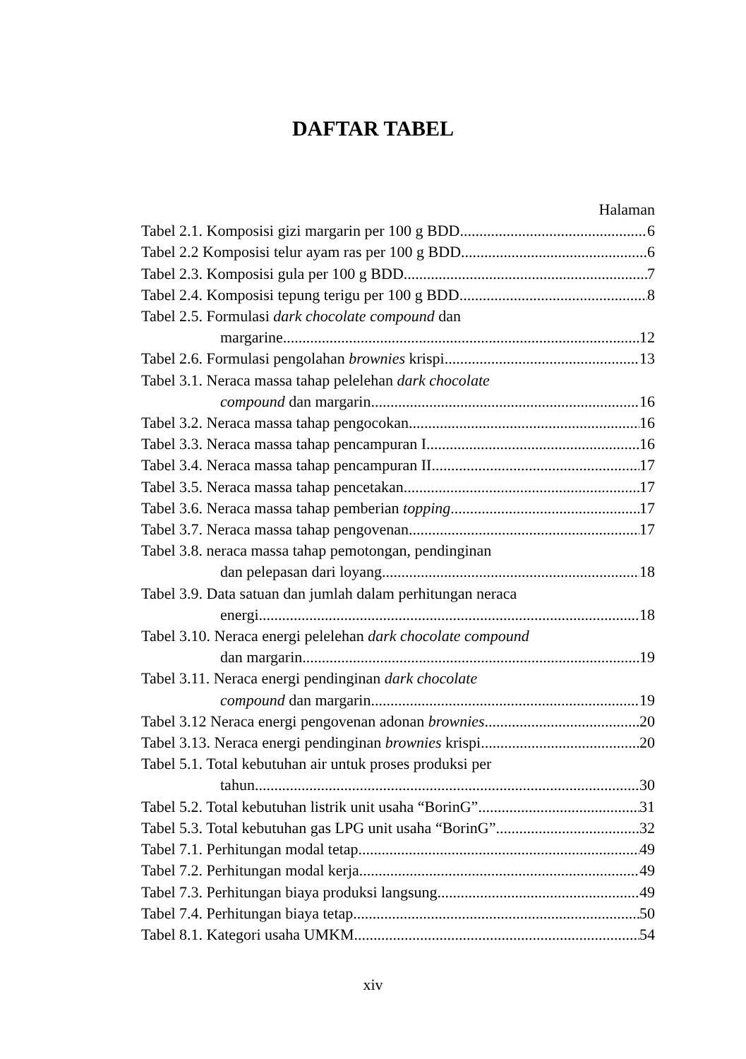DAFTAR TABEL
Halaman
Tabel 2.1. Komposisi gizi margarin per 100 g BDD 6
Tabel 2.2 Komposisi telur ayam ras per 100 g BDD 6
Tabel 2.3. Komposisi gula per 100 g BDD 7
Tabel 2.4. Komposisi tepung terigu per 100 g BDD 8
Tabel 2.5. Formulasi dark chocolate compound dan
margarine 12
Tabel 2.6. Formulasi pengolahan brownies krispi 13
Tabel 3.1. Neraca massa tahap pelelehan dark chocolate
compound dan margarin 16
Tabel 3.2. Neraca massa tahap pengocokan 16
Tabel 3.3. Neraca massa tahap pencampuran I 16
Tabel 3.4. Neraca massa tahap pencampuran II 17
Tabel 3.5. Neraca massa tahap pencetakan 17
Tabel 3.6. Neraca massa tahap pemberian topping 17
Tabel 3.7. Neraca massa tahap pengovenan 17
Tabel 3.8. neraca massa tahap pemotongan, pendinginan
dan pelepasan dari loyang 18
Tabel 3.9. Data satuan dan jumlah dalam perhitungan neraca
energi 18
Tabel 3.10. Neraca energi pelelehan dark chocolate compound
dan margarin 19
Tabel 3.11. Neraca energi pendinginan dark chocolate
compound dan margarin 19
Tabel 3.12 Neraca energi pengovenan adonan brownies 20
Tabel 3.13. Neraca energi pendinginan brownies krispi 20
Tabel 5.1. Total kebutuhan air untuk proses produksi per
tahun 30
Tabel 5.2. Total kebutuhan listrik unit usaha “BorinG” 31
Tabel 5.3. Total kebutuhan gas LPG unit usaha “BorinG” 32
Tabel 7.1. Perhitungan modal tetap 49
Tabel 7.2. Perhitungan modal kerja 49
Tabel 7.3. Perhitungan biaya produksi langsung 49
Tabel 7.4. Perhitungan biaya tetap 50
Tabel 8.1. Kategori usaha UMKM 54
xiv